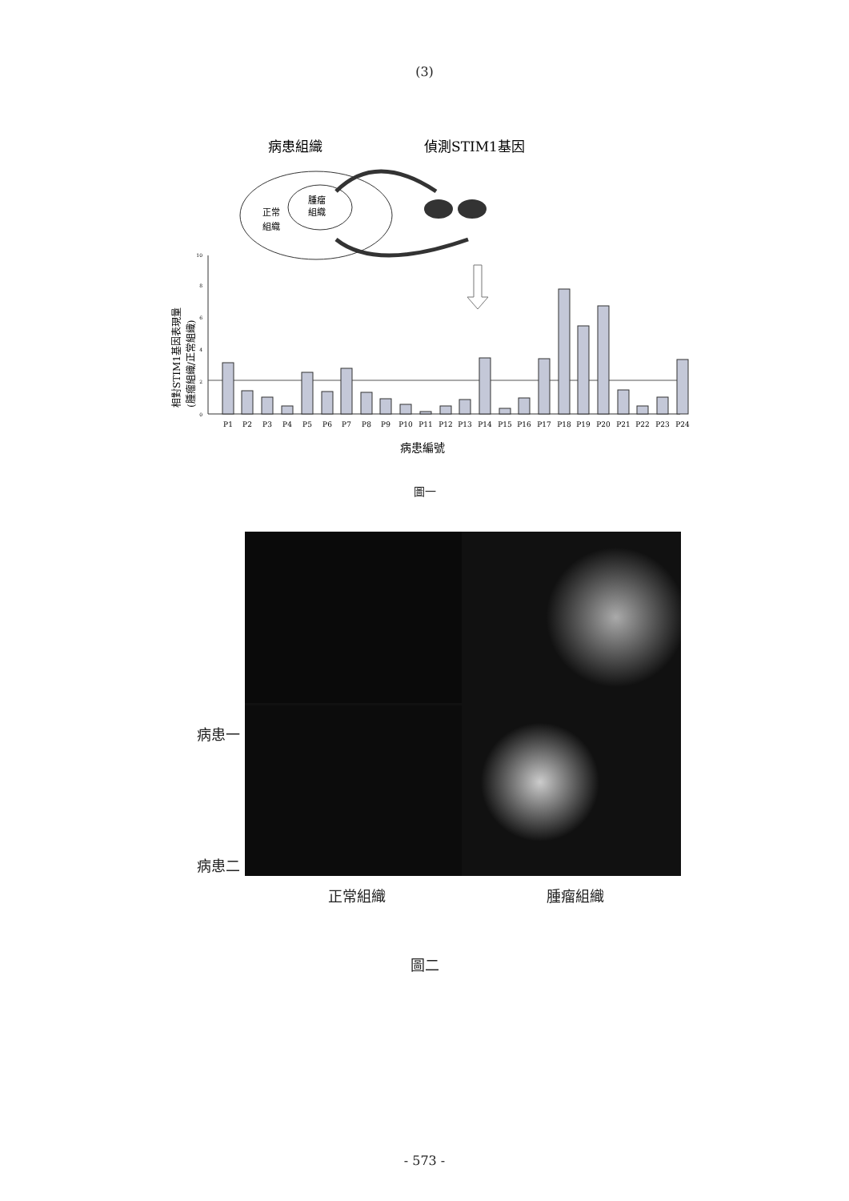(3)
病患組織
偵測STIM1基因
腫瘤
組織
正常
組織
P1
P2
P3
P4
P5
P6
P7
P8
P9
P10
P11
P12
P13
P14
P15
P16
P17
P18
P19
P20
P21
P22
P23
P24
0
2
4
6
8
10
相對STIM1基因表現量
(腫瘤組織/正常組織)
病患編號
圖一
病患一
病患二
正常組織 腫瘤組織
圖二
- 573 -